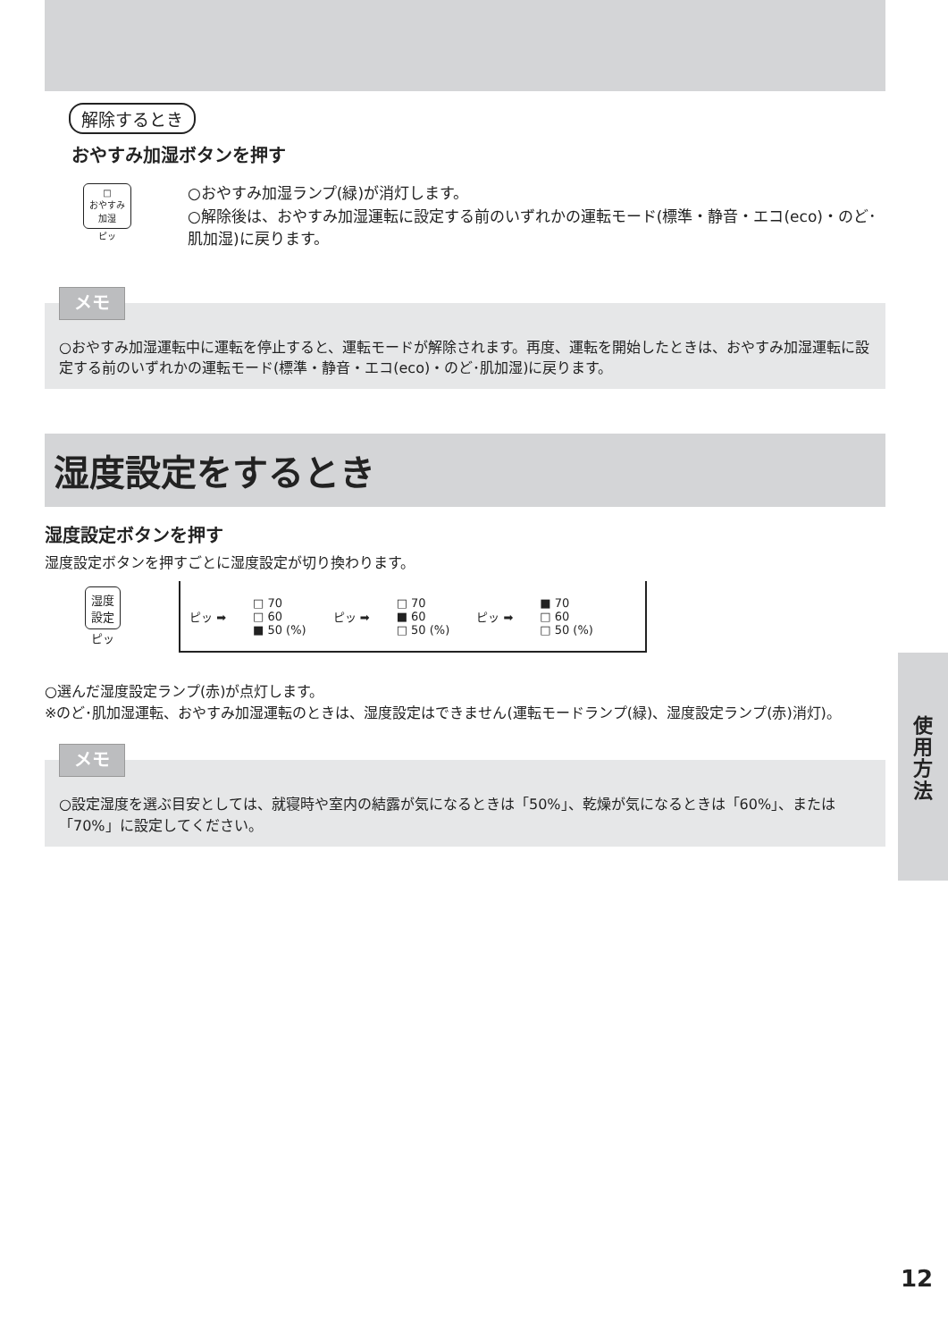解除するとき
おやすみ加湿ボタンを押す
□
おやすみ
加湿
ピッ
○おやすみ加湿ランプ(緑)が消灯します。
○解除後は、おやすみ加湿運転に設定する前のいずれかの運転モード(標準・静音・エコ(eco)・のど･肌加湿)に戻ります。
メモ
○おやすみ加湿運転中に運転を停止すると、運転モードが解除されます。再度、運転を開始したときは、おやすみ加湿運転に設定する前のいずれかの運転モード(標準・静音・エコ(eco)・のど･肌加湿)に戻ります。
湿度設定をするとき
湿度設定ボタンを押す
湿度設定ボタンを押すごとに湿度設定が切り換わります。
湿度
設定
ピッ
ピッ ➡ □ 70
□ 60
■ 50 (%) ピッ ➡ □ 70
■ 60
□ 50 (%) ピッ ➡ ■ 70
□ 60
□ 50 (%)
○選んだ湿度設定ランプ(赤)が点灯します。
※のど･肌加湿運転、おやすみ加湿運転のときは、湿度設定はできません(運転モードランプ(緑)、湿度設定ランプ(赤)消灯)。
メモ
○設定湿度を選ぶ目安としては、就寝時や室内の結露が気になるときは「50%」、乾燥が気になるときは「60%」、または「70%」に設定してください。
使
用
方
法
12